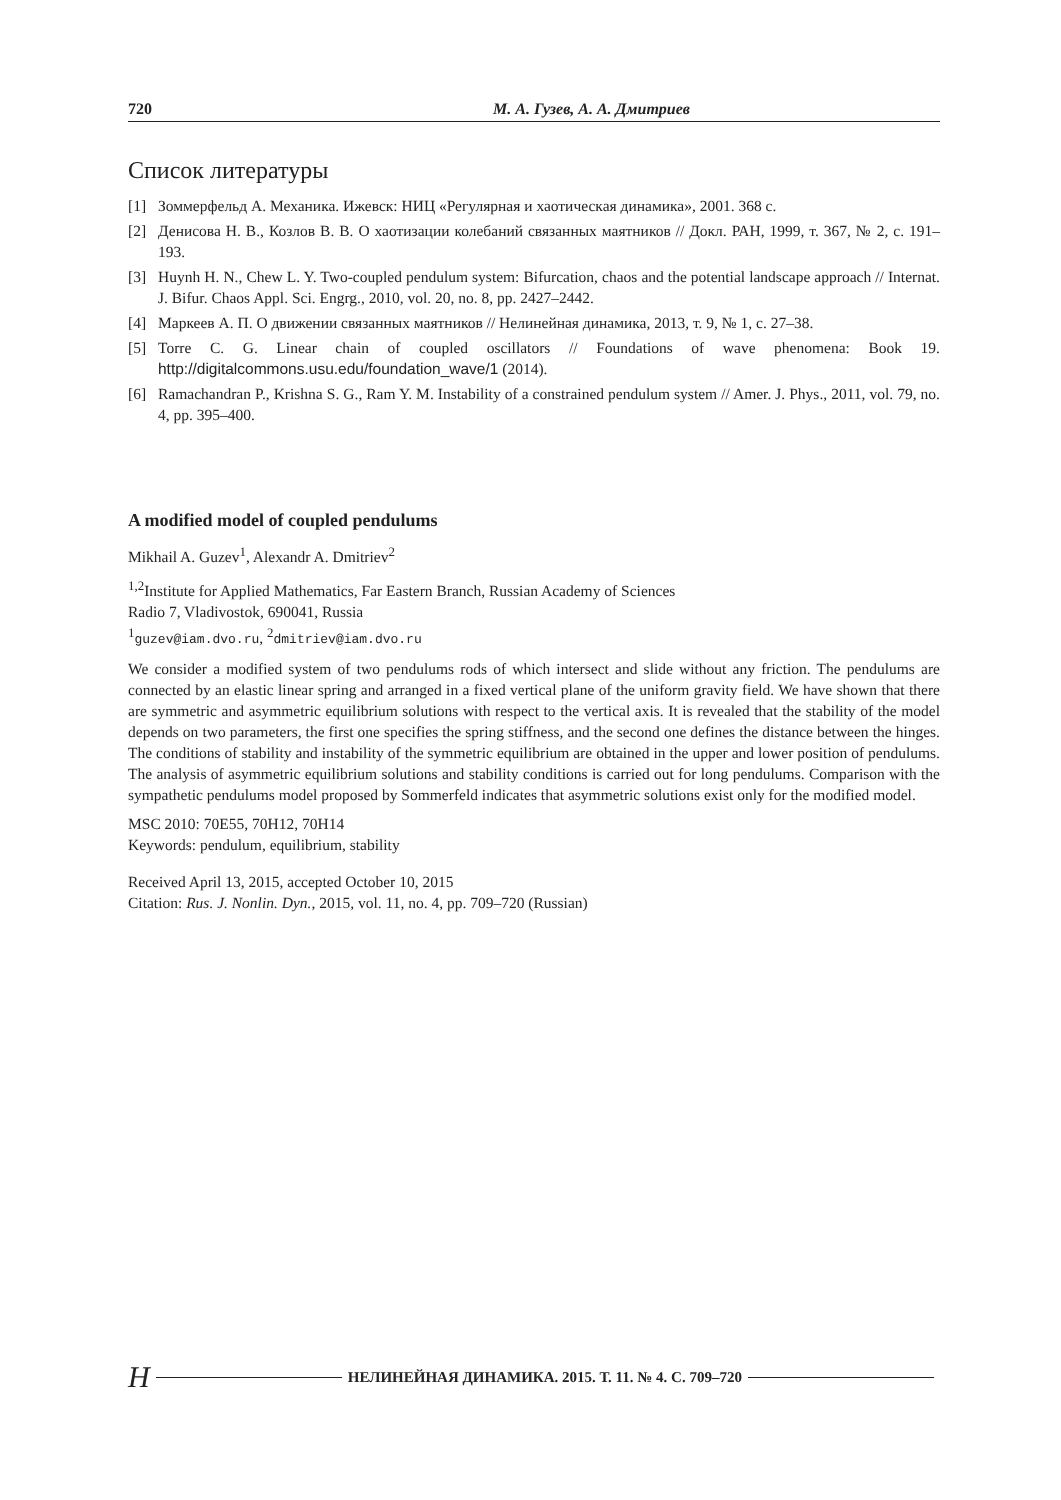720 М. А. Гузев, А. А. Дмитриев
Список литературы
[1] Зоммерфельд А. Механика. Ижевск: НИЦ «Регулярная и хаотическая динамика», 2001. 368 с.
[2] Денисова Н. В., Козлов В. В. О хаотизации колебаний связанных маятников // Докл. РАН, 1999, т. 367, № 2, с. 191–193.
[3] Huynh H. N., Chew L. Y. Two-coupled pendulum system: Bifurcation, chaos and the potential landscape approach // Internat. J. Bifur. Chaos Appl. Sci. Engrg., 2010, vol. 20, no. 8, pp. 2427–2442.
[4] Маркеев А. П. О движении связанных маятников // Нелинейная динамика, 2013, т. 9, № 1, с. 27–38.
[5] Torre C. G. Linear chain of coupled oscillators // Foundations of wave phenomena: Book 19. http://digitalcommons.usu.edu/foundation_wave/1 (2014).
[6] Ramachandran P., Krishna S. G., Ram Y. M. Instability of a constrained pendulum system // Amer. J. Phys., 2011, vol. 79, no. 4, pp. 395–400.
A modified model of coupled pendulums
Mikhail A. Guzev<sup>1</sup>, Alexandr A. Dmitriev<sup>2</sup>
<sup>1,2</sup>Institute for Applied Mathematics, Far Eastern Branch, Russian Academy of Sciences
Radio 7, Vladivostok, 690041, Russia
<sup>1</sup> guzev@iam.dvo.ru, <sup>2</sup>dmitriev@iam.dvo.ru
We consider a modified system of two pendulums rods of which intersect and slide without any friction. The pendulums are connected by an elastic linear spring and arranged in a fixed vertical plane of the uniform gravity field. We have shown that there are symmetric and asymmetric equilibrium solutions with respect to the vertical axis. It is revealed that the stability of the model depends on two parameters, the first one specifies the spring stiffness, and the second one defines the distance between the hinges. The conditions of stability and instability of the symmetric equilibrium are obtained in the upper and lower position of pendulums. The analysis of asymmetric equilibrium solutions and stability conditions is carried out for long pendulums. Comparison with the sympathetic pendulums model proposed by Sommerfeld indicates that asymmetric solutions exist only for the modified model.
MSC 2010: 70E55, 70H12, 70H14
Keywords: pendulum, equilibrium, stability
Received April 13, 2015, accepted October 10, 2015
Citation: Rus. J. Nonlin. Dyn., 2015, vol. 11, no. 4, pp. 709–720 (Russian)
Н НЕЛИНЕЙНАЯ ДИНАМИКА. 2015. Т. 11. № 4. С. 709–720